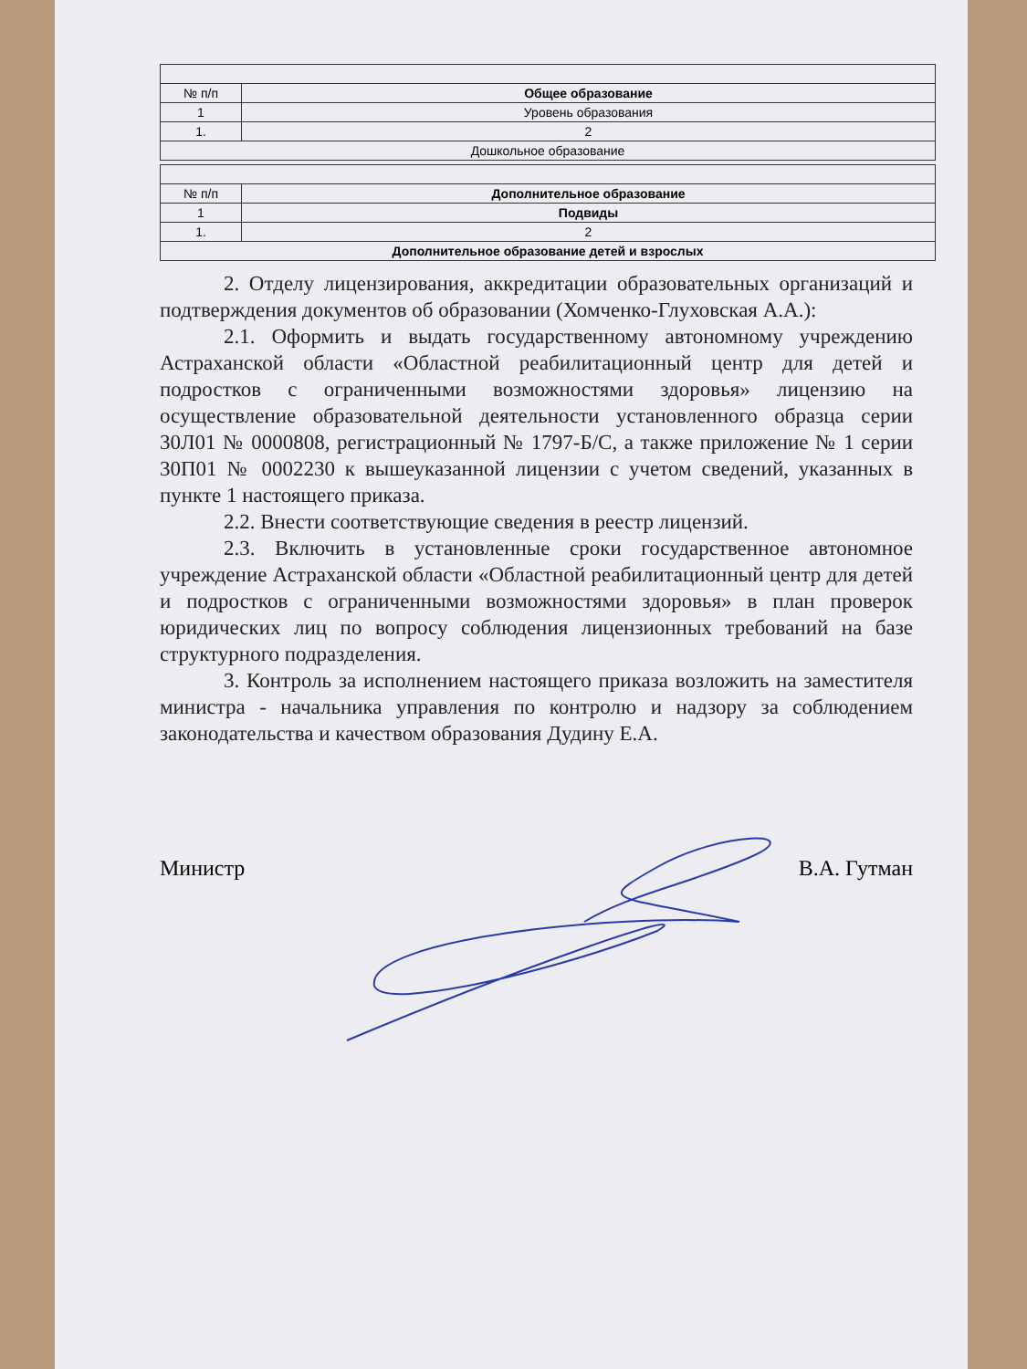| № п/п | Общее образование |
| 1 | Уровень образования |
| 1. | 2 |
| Дошкольное образование | |
| № п/п | Дополнительное образование |
| 1 | Подвиды |
| 1. | 2 |
| Дополнительное образование детей и взрослых | |
2. Отделу лицензирования, аккредитации образовательных организаций и подтверждения документов об образовании (Хомченко-Глуховская А.А.):
2.1. Оформить и выдать государственному автономному учреждению Астраханской области «Областной реабилитационный центр для детей и подростков с ограниченными возможностями здоровья» лицензию на осуществление образовательной деятельности установленного образца серии 30Л01 № 0000808, регистрационный № 1797-Б/С, а также приложение № 1 серии 30П01 № 0002230 к вышеуказанной лицензии с учетом сведений, указанных в пункте 1 настоящего приказа.
2.2. Внести соответствующие сведения в реестр лицензий.
2.3. Включить в установленные сроки государственное автономное учреждение Астраханской области «Областной реабилитационный центр для детей и подростков с ограниченными возможностями здоровья» в план проверок юридических лиц по вопросу соблюдения лицензионных требований на базе структурного подразделения.
3. Контроль за исполнением настоящего приказа возложить на заместителя министра - начальника управления по контролю и надзору за соблюдением законодательства и качеством образования Дудину Е.А.
Министр В.А. Гутман